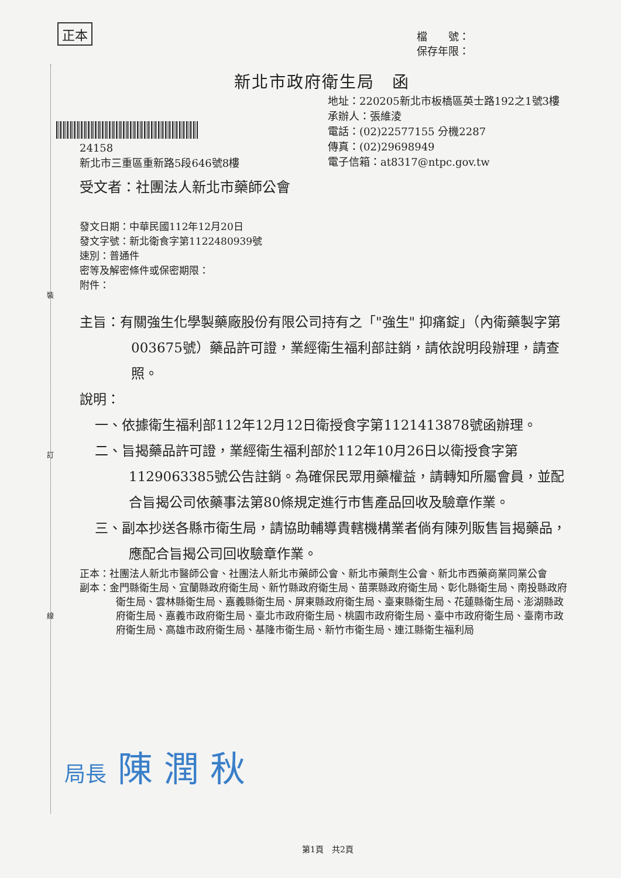正本
檔　　號：
保存年限：
裝
訂
線
新北市政府衛生局　函
地址：220205新北市板橋區英士路192之1號3樓
承辦人：張維淩
電話：(02)22577155 分機2287
傳真：(02)29698949
電子信箱：at8317@ntpc.gov.tw
24158
新北市三重區重新路5段646號8樓
受文者：社團法人新北市藥師公會
發文日期：中華民國112年12月20日
發文字號：新北衛食字第1122480939號
速別：普通件
密等及解密條件或保密期限：
附件：
主旨：有關強生化學製藥廠股份有限公司持有之「"強生" 抑痛錠」（內衛藥製字第003675號）藥品許可證，業經衛生福利部註銷，請依說明段辦理，請查照。
說明：
一、依據衛生福利部112年12月12日衛授食字第1121413878號函辦理。
二、旨揭藥品許可證，業經衛生福利部於112年10月26日以衛授食字第1129063385號公告註銷。為確保民眾用藥權益，請轉知所屬會員，並配合旨揭公司依藥事法第80條規定進行市售產品回收及驗章作業。
三、副本抄送各縣市衛生局，請協助輔導貴轄機構業者倘有陳列販售旨揭藥品，應配合旨揭公司回收驗章作業。
正本：社團法人新北市醫師公會、社團法人新北市藥師公會、新北市藥劑生公會、新北市西藥商業同業公會
副本：金門縣衛生局、宜蘭縣政府衛生局、新竹縣政府衛生局、苗栗縣政府衛生局、彰化縣衛生局、南投縣政府衛生局、雲林縣衛生局、嘉義縣衛生局、屏東縣政府衛生局、臺東縣衛生局、花蓮縣衛生局、澎湖縣政府衛生局、嘉義市政府衛生局、臺北市政府衛生局、桃園市政府衛生局、臺中市政府衛生局、臺南市政府衛生局、高雄市政府衛生局、基隆市衛生局、新竹市衛生局、連江縣衛生福利局
局長 陳 潤 秋
第1頁　共2頁